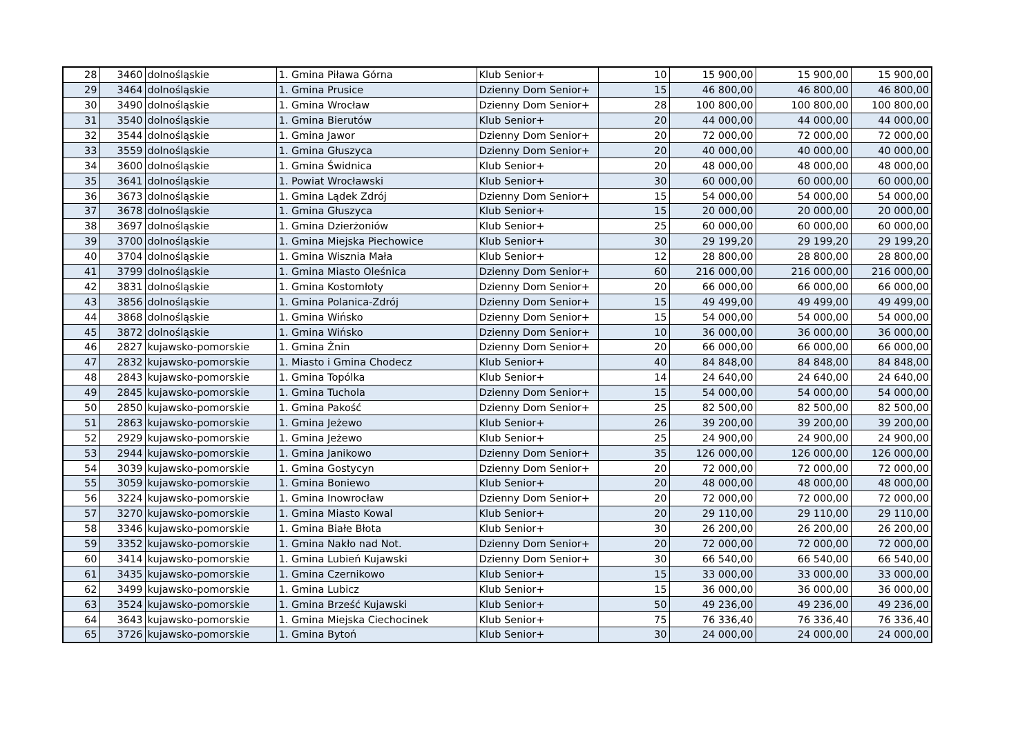| 28 | 3460 | dolnośląskie | 1. Gmina Piława Górna | Klub Senior+ | 10 | 15 900,00 | 15 900,00 | 15 900,00 |
| 29 | 3464 | dolnośląskie | 1. Gmina Prusice | Dzienny Dom Senior+ | 15 | 46 800,00 | 46 800,00 | 46 800,00 |
| 30 | 3490 | dolnośląskie | 1. Gmina Wrocław | Dzienny Dom Senior+ | 28 | 100 800,00 | 100 800,00 | 100 800,00 |
| 31 | 3540 | dolnośląskie | 1. Gmina Bierutów | Klub Senior+ | 20 | 44 000,00 | 44 000,00 | 44 000,00 |
| 32 | 3544 | dolnośląskie | 1. Gmina Jawor | Dzienny Dom Senior+ | 20 | 72 000,00 | 72 000,00 | 72 000,00 |
| 33 | 3559 | dolnośląskie | 1. Gmina Głuszyca | Dzienny Dom Senior+ | 20 | 40 000,00 | 40 000,00 | 40 000,00 |
| 34 | 3600 | dolnośląskie | 1. Gmina Świdnica | Klub Senior+ | 20 | 48 000,00 | 48 000,00 | 48 000,00 |
| 35 | 3641 | dolnośląskie | 1. Powiat Wrocławski | Klub Senior+ | 30 | 60 000,00 | 60 000,00 | 60 000,00 |
| 36 | 3673 | dolnośląskie | 1. Gmina Lądek Zdrój | Dzienny Dom Senior+ | 15 | 54 000,00 | 54 000,00 | 54 000,00 |
| 37 | 3678 | dolnośląskie | 1. Gmina Głuszyca | Klub Senior+ | 15 | 20 000,00 | 20 000,00 | 20 000,00 |
| 38 | 3697 | dolnośląskie | 1. Gmina Dzierżoniów | Klub Senior+ | 25 | 60 000,00 | 60 000,00 | 60 000,00 |
| 39 | 3700 | dolnośląskie | 1. Gmina Miejska Piechowice | Klub Senior+ | 30 | 29 199,20 | 29 199,20 | 29 199,20 |
| 40 | 3704 | dolnośląskie | 1. Gmina Wisznia Mała | Klub Senior+ | 12 | 28 800,00 | 28 800,00 | 28 800,00 |
| 41 | 3799 | dolnośląskie | 1. Gmina Miasto Oleśnica | Dzienny Dom Senior+ | 60 | 216 000,00 | 216 000,00 | 216 000,00 |
| 42 | 3831 | dolnośląskie | 1. Gmina Kostomłoty | Dzienny Dom Senior+ | 20 | 66 000,00 | 66 000,00 | 66 000,00 |
| 43 | 3856 | dolnośląskie | 1. Gmina Polanica-Zdrój | Dzienny Dom Senior+ | 15 | 49 499,00 | 49 499,00 | 49 499,00 |
| 44 | 3868 | dolnośląskie | 1. Gmina Wińsko | Dzienny Dom Senior+ | 15 | 54 000,00 | 54 000,00 | 54 000,00 |
| 45 | 3872 | dolnośląskie | 1. Gmina Wińsko | Dzienny Dom Senior+ | 10 | 36 000,00 | 36 000,00 | 36 000,00 |
| 46 | 2827 | kujawsko-pomorskie | 1. Gmina Żnin | Dzienny Dom Senior+ | 20 | 66 000,00 | 66 000,00 | 66 000,00 |
| 47 | 2832 | kujawsko-pomorskie | 1. Miasto i Gmina Chodecz | Klub Senior+ | 40 | 84 848,00 | 84 848,00 | 84 848,00 |
| 48 | 2843 | kujawsko-pomorskie | 1. Gmina Topólka | Klub Senior+ | 14 | 24 640,00 | 24 640,00 | 24 640,00 |
| 49 | 2845 | kujawsko-pomorskie | 1. Gmina Tuchola | Dzienny Dom Senior+ | 15 | 54 000,00 | 54 000,00 | 54 000,00 |
| 50 | 2850 | kujawsko-pomorskie | 1. Gmina Pakość | Dzienny Dom Senior+ | 25 | 82 500,00 | 82 500,00 | 82 500,00 |
| 51 | 2863 | kujawsko-pomorskie | 1. Gmina Jeżewo | Klub Senior+ | 26 | 39 200,00 | 39 200,00 | 39 200,00 |
| 52 | 2929 | kujawsko-pomorskie | 1. Gmina Jeżewo | Klub Senior+ | 25 | 24 900,00 | 24 900,00 | 24 900,00 |
| 53 | 2944 | kujawsko-pomorskie | 1. Gmina Janikowo | Dzienny Dom Senior+ | 35 | 126 000,00 | 126 000,00 | 126 000,00 |
| 54 | 3039 | kujawsko-pomorskie | 1. Gmina Gostycyn | Dzienny Dom Senior+ | 20 | 72 000,00 | 72 000,00 | 72 000,00 |
| 55 | 3059 | kujawsko-pomorskie | 1. Gmina Boniewo | Klub Senior+ | 20 | 48 000,00 | 48 000,00 | 48 000,00 |
| 56 | 3224 | kujawsko-pomorskie | 1. Gmina Inowrocław | Dzienny Dom Senior+ | 20 | 72 000,00 | 72 000,00 | 72 000,00 |
| 57 | 3270 | kujawsko-pomorskie | 1. Gmina Miasto Kowal | Klub Senior+ | 20 | 29 110,00 | 29 110,00 | 29 110,00 |
| 58 | 3346 | kujawsko-pomorskie | 1. Gmina Białe Błota | Klub Senior+ | 30 | 26 200,00 | 26 200,00 | 26 200,00 |
| 59 | 3352 | kujawsko-pomorskie | 1. Gmina Nakło nad Not. | Dzienny Dom Senior+ | 20 | 72 000,00 | 72 000,00 | 72 000,00 |
| 60 | 3414 | kujawsko-pomorskie | 1. Gmina Lubień Kujawski | Dzienny Dom Senior+ | 30 | 66 540,00 | 66 540,00 | 66 540,00 |
| 61 | 3435 | kujawsko-pomorskie | 1. Gmina Czernikowo | Klub Senior+ | 15 | 33 000,00 | 33 000,00 | 33 000,00 |
| 62 | 3499 | kujawsko-pomorskie | 1. Gmina Lubicz | Klub Senior+ | 15 | 36 000,00 | 36 000,00 | 36 000,00 |
| 63 | 3524 | kujawsko-pomorskie | 1. Gmina Brześć Kujawski | Klub Senior+ | 50 | 49 236,00 | 49 236,00 | 49 236,00 |
| 64 | 3643 | kujawsko-pomorskie | 1. Gmina Miejska Ciechocinek | Klub Senior+ | 75 | 76 336,40 | 76 336,40 | 76 336,40 |
| 65 | 3726 | kujawsko-pomorskie | 1. Gmina Bytoń | Klub Senior+ | 30 | 24 000,00 | 24 000,00 | 24 000,00 |